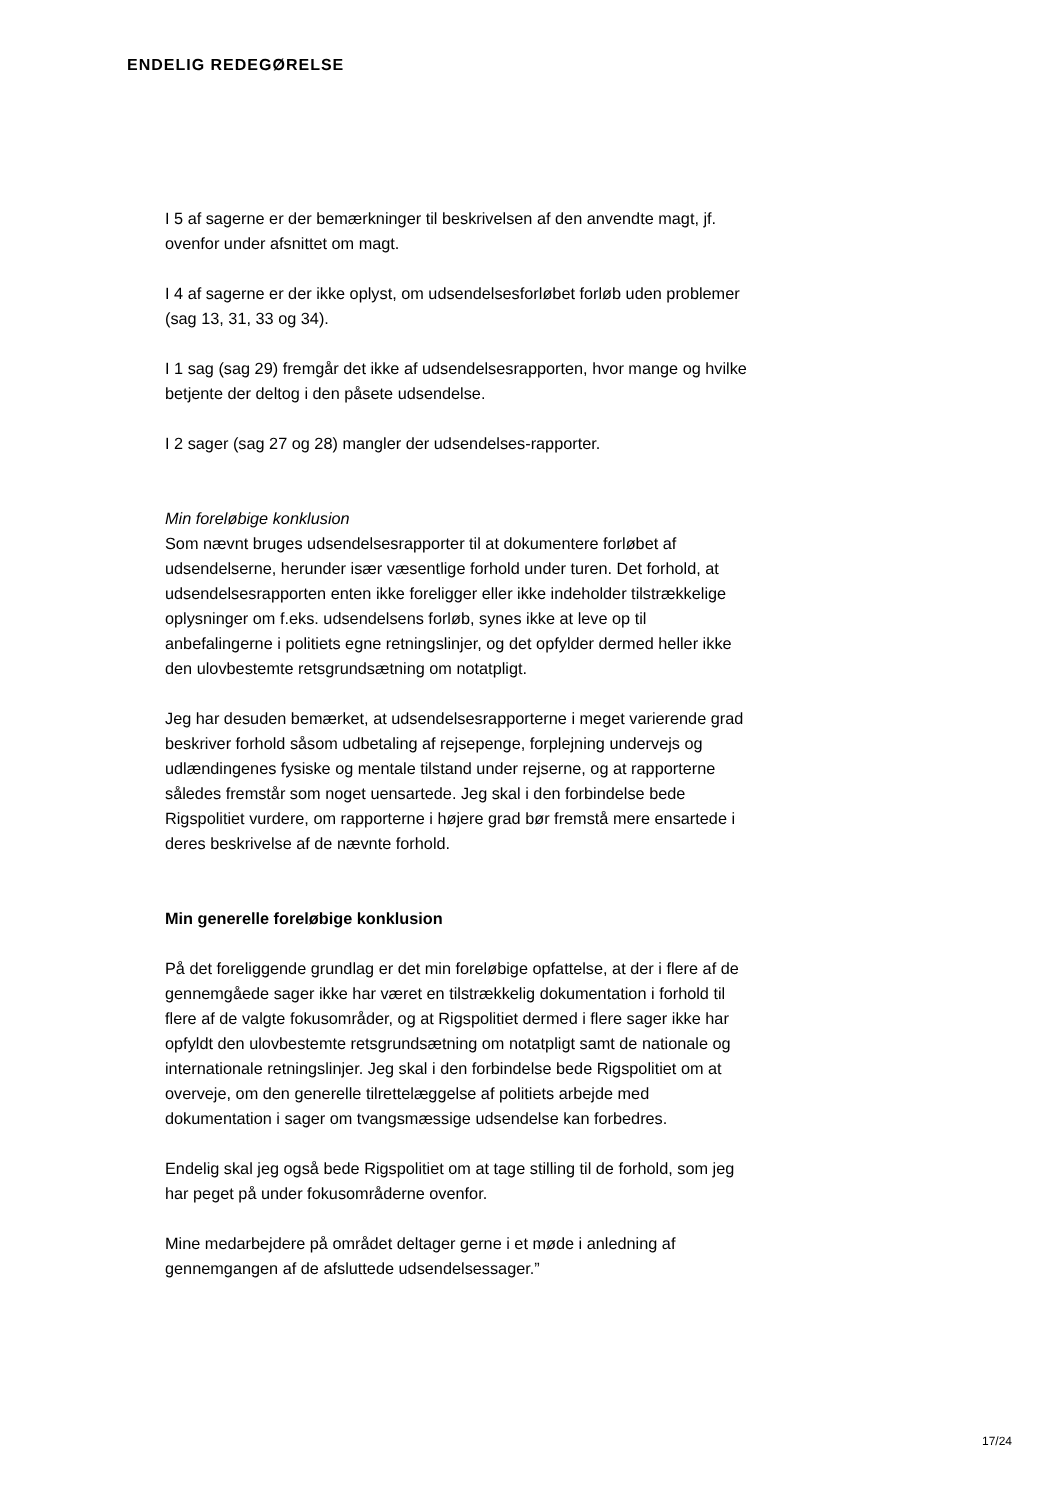ENDELIG REDEGØRELSE
I 5 af sagerne er der bemærkninger til beskrivelsen af den anvendte magt, jf. ovenfor under afsnittet om magt.
I 4 af sagerne er der ikke oplyst, om udsendelsesforløbet forløb uden problemer (sag 13, 31, 33 og 34).
I 1 sag (sag 29) fremgår det ikke af udsendelsesrapporten, hvor mange og hvilke betjente der deltog i den påsete udsendelse.
I 2 sager (sag 27 og 28) mangler der udsendelses-rapporter.
Min foreløbige konklusion
Som nævnt bruges udsendelsesrapporter til at dokumentere forløbet af udsendelserne, herunder især væsentlige forhold under turen. Det forhold, at udsendelsesrapporten enten ikke foreligger eller ikke indeholder tilstrækkelige oplysninger om f.eks. udsendelsens forløb, synes ikke at leve op til anbefalingerne i politiets egne retningslinjer, og det opfylder dermed heller ikke den ulovbestemte retsgrundsætning om notatpligt.
Jeg har desuden bemærket, at udsendelsesrapporterne i meget varierende grad beskriver forhold såsom udbetaling af rejsepenge, forplejning undervejs og udlændingenes fysiske og mentale tilstand under rejserne, og at rapporterne således fremstår som noget uensartede. Jeg skal i den forbindelse bede Rigspolitiet vurdere, om rapporterne i højere grad bør fremstå mere ensartede i deres beskrivelse af de nævnte forhold.
Min generelle foreløbige konklusion
På det foreliggende grundlag er det min foreløbige opfattelse, at der i flere af de gennemgåede sager ikke har været en tilstrækkelig dokumentation i forhold til flere af de valgte fokusområder, og at Rigspolitiet dermed i flere sager ikke har opfyldt den ulovbestemte retsgrundsætning om notatpligt samt de nationale og internationale retningslinjer. Jeg skal i den forbindelse bede Rigspolitiet om at overveje, om den generelle tilrettelæggelse af politiets arbejde med dokumentation i sager om tvangsmæssige udsendelse kan forbedres.
Endelig skal jeg også bede Rigspolitiet om at tage stilling til de forhold, som jeg har peget på under fokusområderne ovenfor.
Mine medarbejdere på området deltager gerne i et møde i anledning af gennemgangen af de afsluttede udsendelsessager.”
17/24